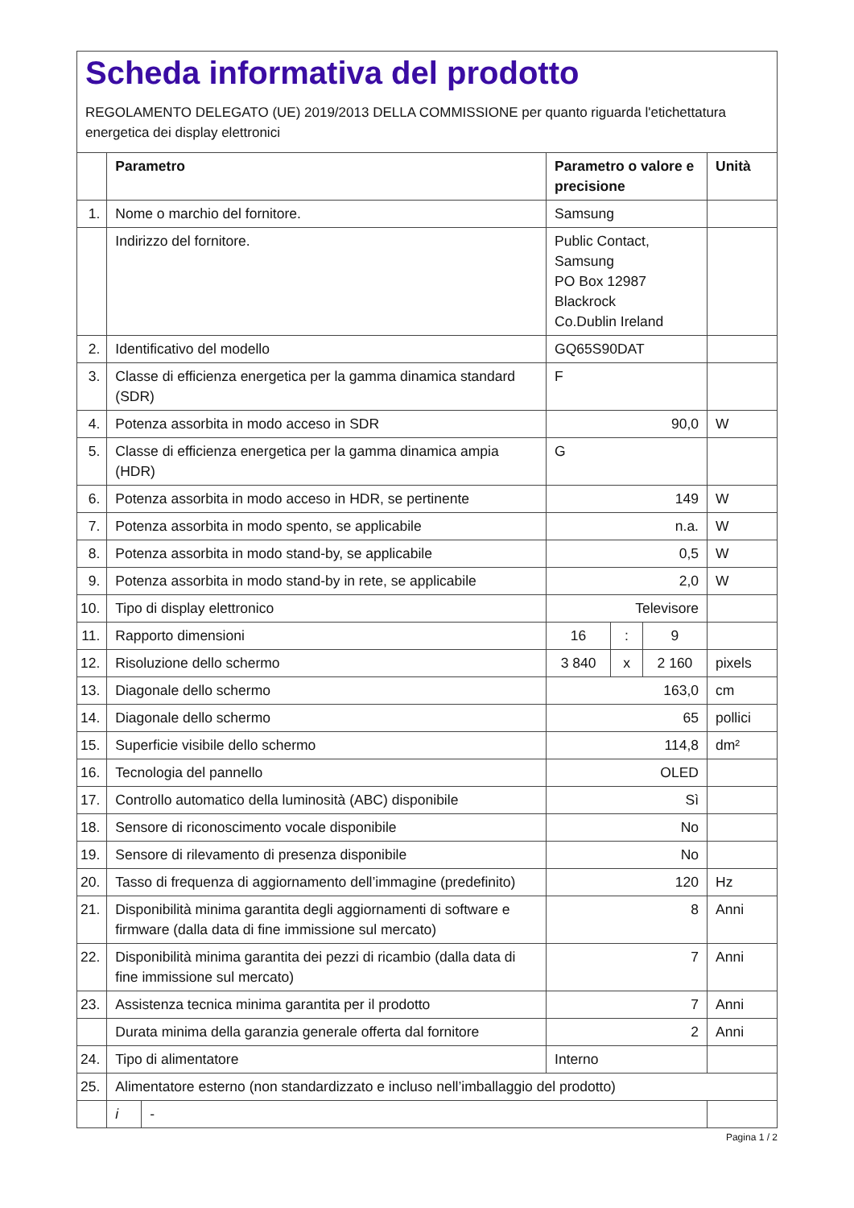Scheda informativa del prodotto
REGOLAMENTO DELEGATO (UE) 2019/2013 DELLA COMMISSIONE per quanto riguarda l'etichettatura energetica dei display elettronici
| | Parametro | | Parametro o valore e precisione | | | Unità |
| --- | --- | --- | --- | --- | --- | --- |
| 1. | Nome o marchio del fornitore. | | Samsung | | | |
| | Indirizzo del fornitore. | | Public Contact, Samsung PO Box 12987 Blackrock Co.Dublin Ireland | | | |
| 2. | Identificativo del modello | | GQ65S90DAT | | | |
| 3. | Classe di efficienza energetica per la gamma dinamica standard (SDR) | | F | | | |
| 4. | Potenza assorbita in modo acceso in SDR | | 90,0 | | | W |
| 5. | Classe di efficienza energetica per la gamma dinamica ampia (HDR) | | G | | | |
| 6. | Potenza assorbita in modo acceso in HDR, se pertinente | | 149 | | | W |
| 7. | Potenza assorbita in modo spento, se applicabile | | n.a. | | | W |
| 8. | Potenza assorbita in modo stand-by, se applicabile | | 0,5 | | | W |
| 9. | Potenza assorbita in modo stand-by in rete, se applicabile | | 2,0 | | | W |
| 10. | Tipo di display elettronico | | Televisore | | | |
| 11. | Rapporto dimensioni | | 16 | : | 9 | |
| 12. | Risoluzione dello schermo | | 3 840 | x | 2 160 | pixels |
| 13. | Diagonale dello schermo | | 163,0 | | | cm |
| 14. | Diagonale dello schermo | | 65 | | | pollici |
| 15. | Superficie visibile dello schermo | | 114,8 | | | dm² |
| 16. | Tecnologia del pannello | | OLED | | | |
| 17. | Controllo automatico della luminosità (ABC) disponibile | | Sì | | | |
| 18. | Sensore di riconoscimento vocale disponibile | | No | | | |
| 19. | Sensore di rilevamento di presenza disponibile | | No | | | |
| 20. | Tasso di frequenza di aggiornamento dell’immagine (predefinito) | | 120 | | | Hz |
| 21. | Disponibilità minima garantita degli aggiornamenti di software e firmware (dalla data di fine immissione sul mercato) | | 8 | | | Anni |
| 22. | Disponibilità minima garantita dei pezzi di ricambio (dalla data di fine immissione sul mercato) | | 7 | | | Anni |
| 23. | Assistenza tecnica minima garantita per il prodotto | | 7 | | | Anni |
| | Durata minima della garanzia generale offerta dal fornitore | | 2 | | | Anni |
| 24. | Tipo di alimentatore | | Interno | | | |
| 25. | Alimentatore esterno (non standardizzato e incluso nell’imballaggio del prodotto) | | | | | |
| | i | - | | | | |
Pagina 1 / 2